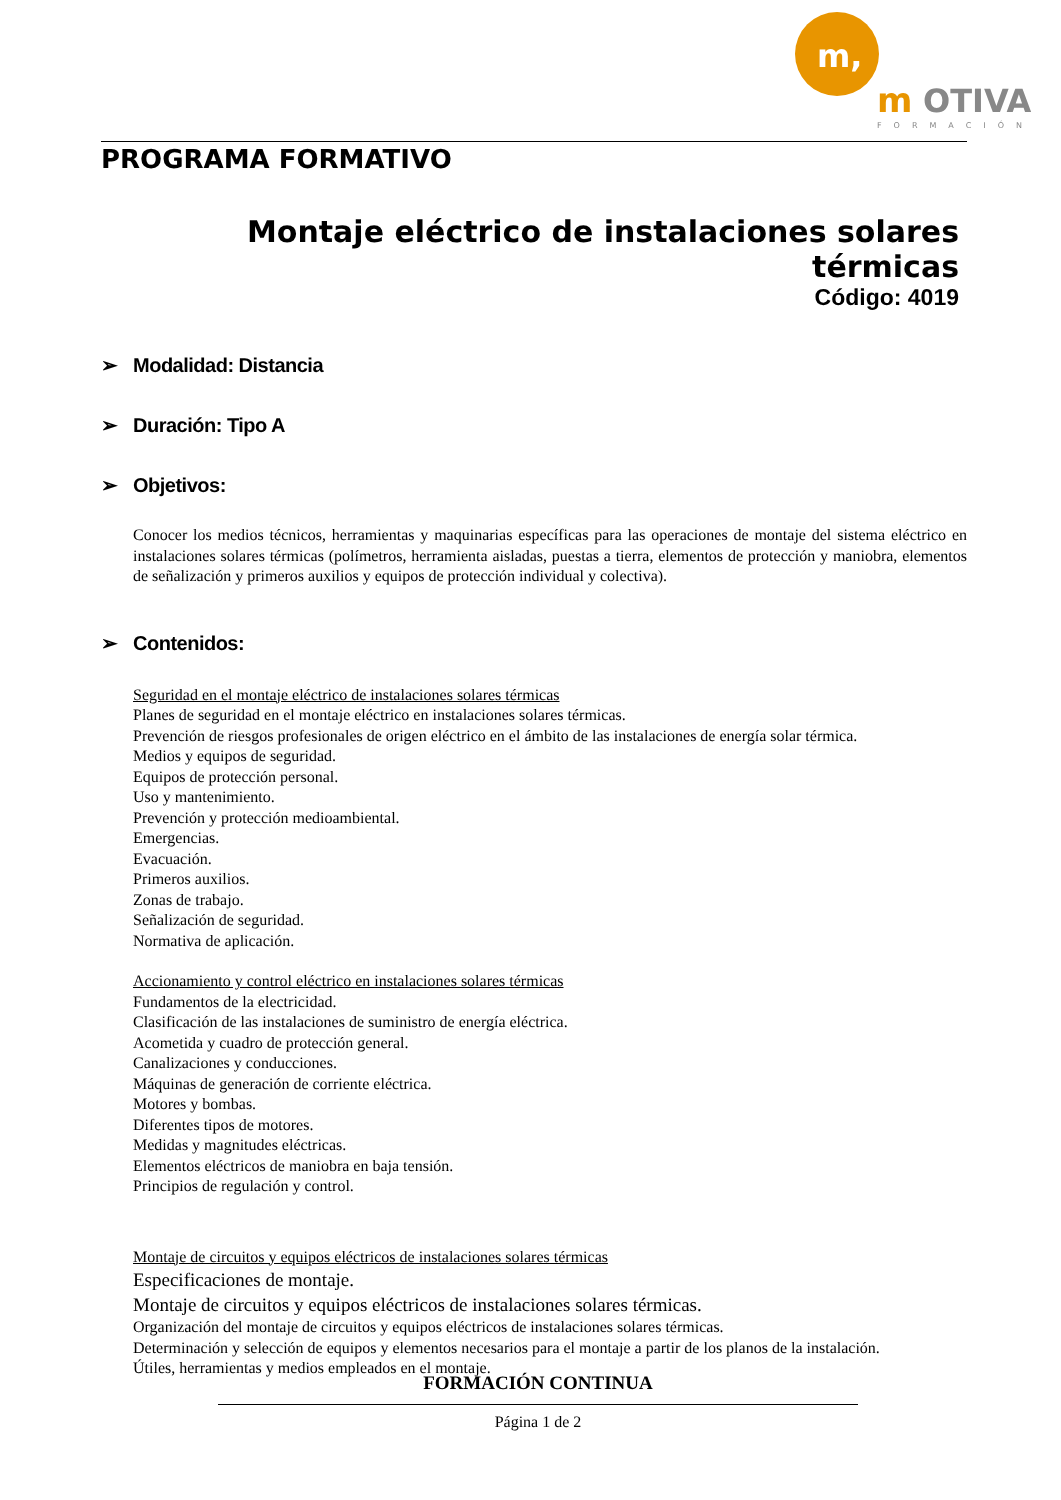m,
m
OTIVA
FORMACIÓN
PROGRAMA FORMATIVO
Montaje eléctrico de instalaciones solares térmicas
Código: 4019
➢ Modalidad: Distancia
➢ Duración: Tipo A
➢ Objetivos:
Conocer los medios técnicos, herramientas y maquinarias específicas para las operaciones de montaje del sistema eléctrico en instalaciones solares térmicas (polímetros, herramienta aisladas, puestas a tierra, elementos de protección y maniobra, elementos de señalización y primeros auxilios y equipos de protección individual y colectiva).
➢ Contenidos:
Seguridad en el montaje eléctrico de instalaciones solares térmicas
Planes de seguridad en el montaje eléctrico en instalaciones solares térmicas.
Prevención de riesgos profesionales de origen eléctrico en el ámbito de las instalaciones de energía solar térmica.
Medios y equipos de seguridad.
Equipos de protección personal.
Uso y mantenimiento.
Prevención y protección medioambiental.
Emergencias.
Evacuación.
Primeros auxilios.
Zonas de trabajo.
Señalización de seguridad.
Normativa de aplicación.
Accionamiento y control eléctrico en instalaciones solares térmicas
Fundamentos de la electricidad.
Clasificación de las instalaciones de suministro de energía eléctrica.
Acometida y cuadro de protección general.
Canalizaciones y conducciones.
Máquinas de generación de corriente eléctrica.
Motores y bombas.
Diferentes tipos de motores.
Medidas y magnitudes eléctricas.
Elementos eléctricos de maniobra en baja tensión.
Principios de regulación y control.
Montaje de circuitos y equipos eléctricos de instalaciones solares térmicas
Especificaciones de montaje.
Montaje de circuitos y equipos eléctricos de instalaciones solares térmicas.
Organización del montaje de circuitos y equipos eléctricos de instalaciones solares térmicas.
Determinación y selección de equipos y elementos necesarios para el montaje a partir de los planos de la instalación.
Útiles, herramientas y medios empleados en el montaje.
FORMACIÓN CONTINUA
Página 1 de 2